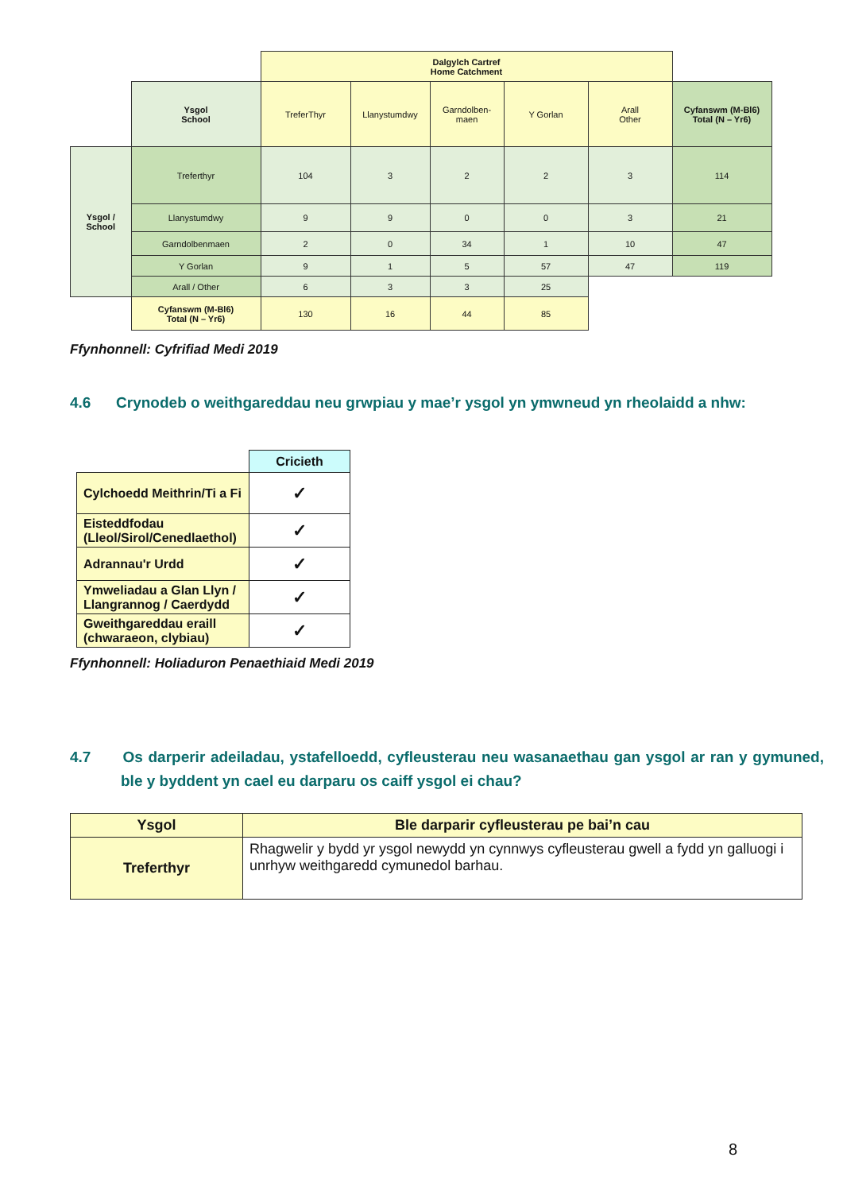| | | Dalgylch Cartref Home Catchment | | | | | |
| | Ysgol School | TreferThyr | Llanystumdwy | Garndolben- maen | Y Gorlan | Arall Other | Cyfanswm (M-Bl6) Total (N – Yr6) |
| Ysgol / School | Treferthyr | 104 | 3 | 2 | 2 | 3 | 114 |
| | Llanystumdwy | 9 | 9 | 0 | 0 | 3 | 21 |
| | Garndolbenmaen | 2 | 0 | 34 | 1 | 10 | 47 |
| | Y Gorlan | 9 | 1 | 5 | 57 | 47 | 119 |
| | Arall / Other | 6 | 3 | 3 | 25 | | |
| | Cyfanswm (M-Bl6) Total (N – Yr6) | 130 | 16 | 44 | 85 | | |
Ffynhonnell: Cyfrifiad Medi 2019
4.6 Crynodeb o weithgareddau neu grwpiau y mae’r ysgol yn ymwneud yn rheolaidd a nhw:
| | Cricieth |
| Cylchoedd Meithrin/Ti a Fi | ✓ |
| Eisteddfodau (Lleol/Sirol/Cenedlaethol) | ✓ |
| Adrannau'r Urdd | ✓ |
| Ymweliadau a Glan Llyn / Llangrannog / Caerdydd | ✓ |
| Gweithgareddau eraill (chwaraeon, clybiau) | ✓ |
Ffynhonnell: Holiaduron Penaethiaid Medi 2019
4.7 Os darperir adeiladau, ystafelloedd, cyfleusterau neu wasanaethau gan ysgol ar ran y gymuned, ble y byddent yn cael eu darparu os caiff ysgol ei chau?
| Ysgol | Ble darparir cyfleusterau pe bai’n cau |
| --- | --- |
| Treferthyr | Rhagwelir y bydd yr ysgol newydd yn cynnwys cyfleusterau gwell a fydd yn galluogi i unrhyw weithgaredd cymunedol barhau. |
8